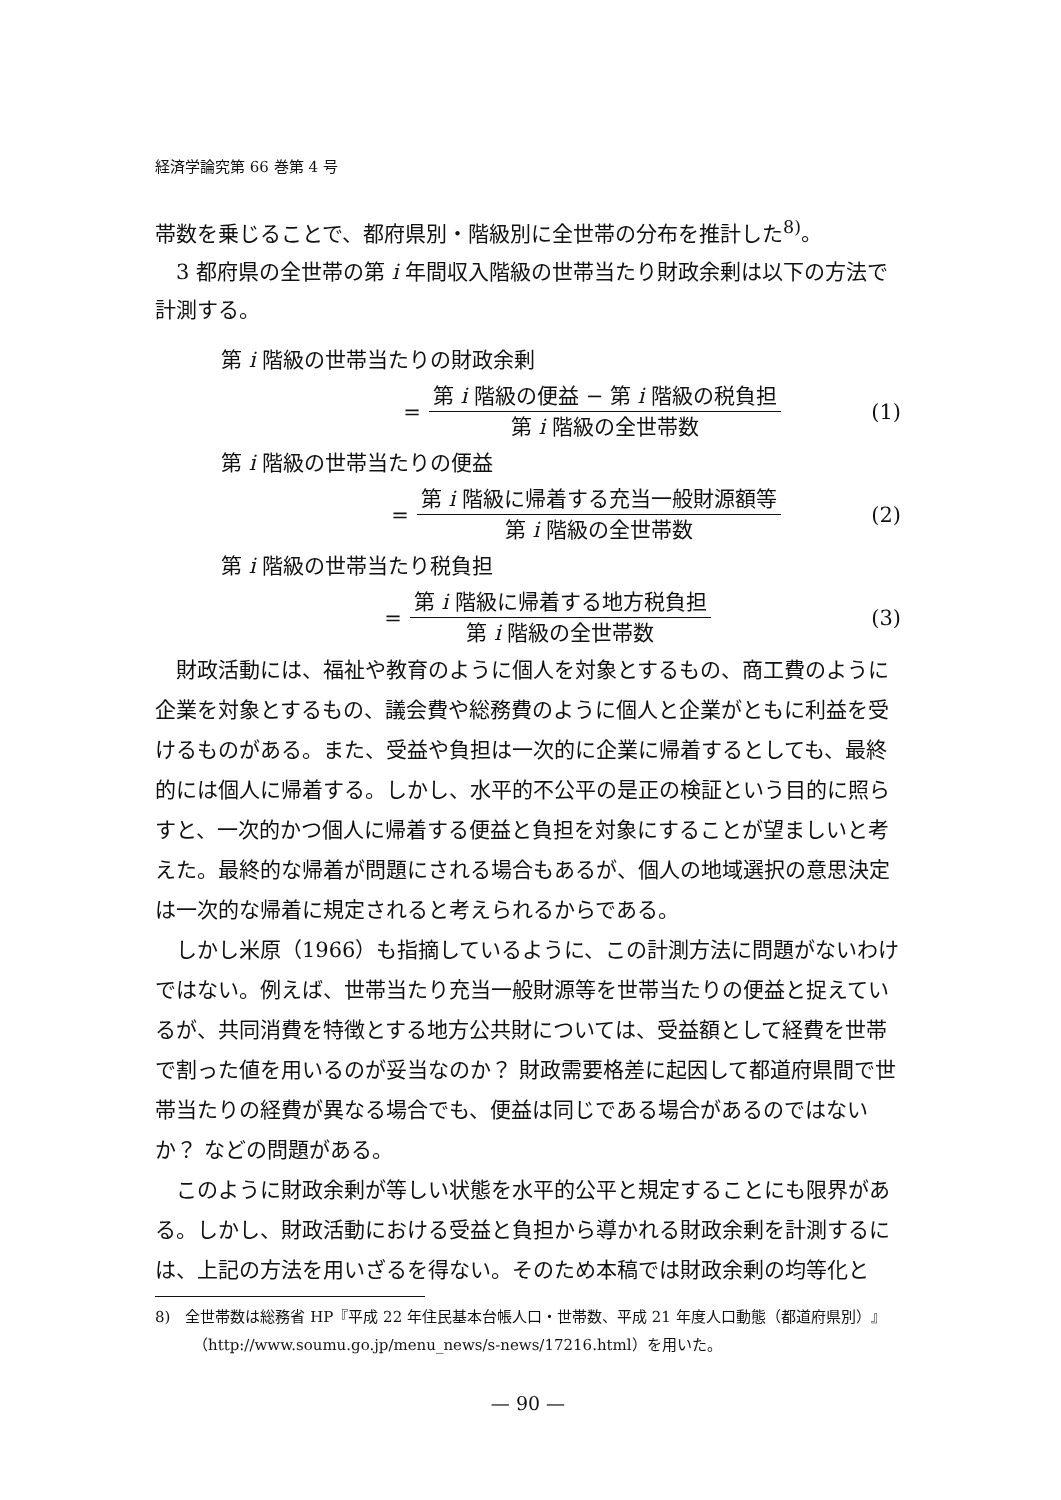経済学論究第 66 巻第 4 号
帯数を乗じることで、都府県別・階級別に全世帯の分布を推計した<sup>8)</sup>。
3 都府県の全世帯の第 i 年間収入階級の世帯当たり財政余剰は以下の方法で計測する。
第 i 階級の世帯当たりの財政余剰
= 第 i 階級の便益 − 第 i 階級の税負担 第 i 階級の全世帯数 (1)
第 i 階級の世帯当たりの便益
= 第 i 階級に帰着する充当一般財源額等 第 i 階級の全世帯数 (2)
第 i 階級の世帯当たり税負担
= 第 i 階級に帰着する地方税負担 第 i 階級の全世帯数 (3)
財政活動には、福祉や教育のように個人を対象とするもの、商工費のように企業を対象とするもの、議会費や総務費のように個人と企業がともに利益を受けるものがある。また、受益や負担は一次的に企業に帰着するとしても、最終的には個人に帰着する。しかし、水平的不公平の是正の検証という目的に照らすと、一次的かつ個人に帰着する便益と負担を対象にすることが望ましいと考えた。最終的な帰着が問題にされる場合もあるが、個人の地域選択の意思決定は一次的な帰着に規定されると考えられるからである。
しかし米原（1966）も指摘しているように、この計測方法に問題がないわけではない。例えば、世帯当たり充当一般財源等を世帯当たりの便益と捉えているが、共同消費を特徴とする地方公共財については、受益額として経費を世帯で割った値を用いるのが妥当なのか？ 財政需要格差に起因して都道府県間で世帯当たりの経費が異なる場合でも、便益は同じである場合があるのではないか？ などの問題がある。
このように財政余剰が等しい状態を水平的公平と規定することにも限界がある。しかし、財政活動における受益と負担から導かれる財政余剰を計測するには、上記の方法を用いざるを得ない。そのため本稿では財政余剰の均等化と
8)　全世帯数は総務省 HP『平成 22 年住民基本台帳人口・世帯数、平成 21 年度人口動態（都道府県別）』（http://www.soumu.go.jp/menu_news/s-news/17216.html）を用いた。
— 90 —